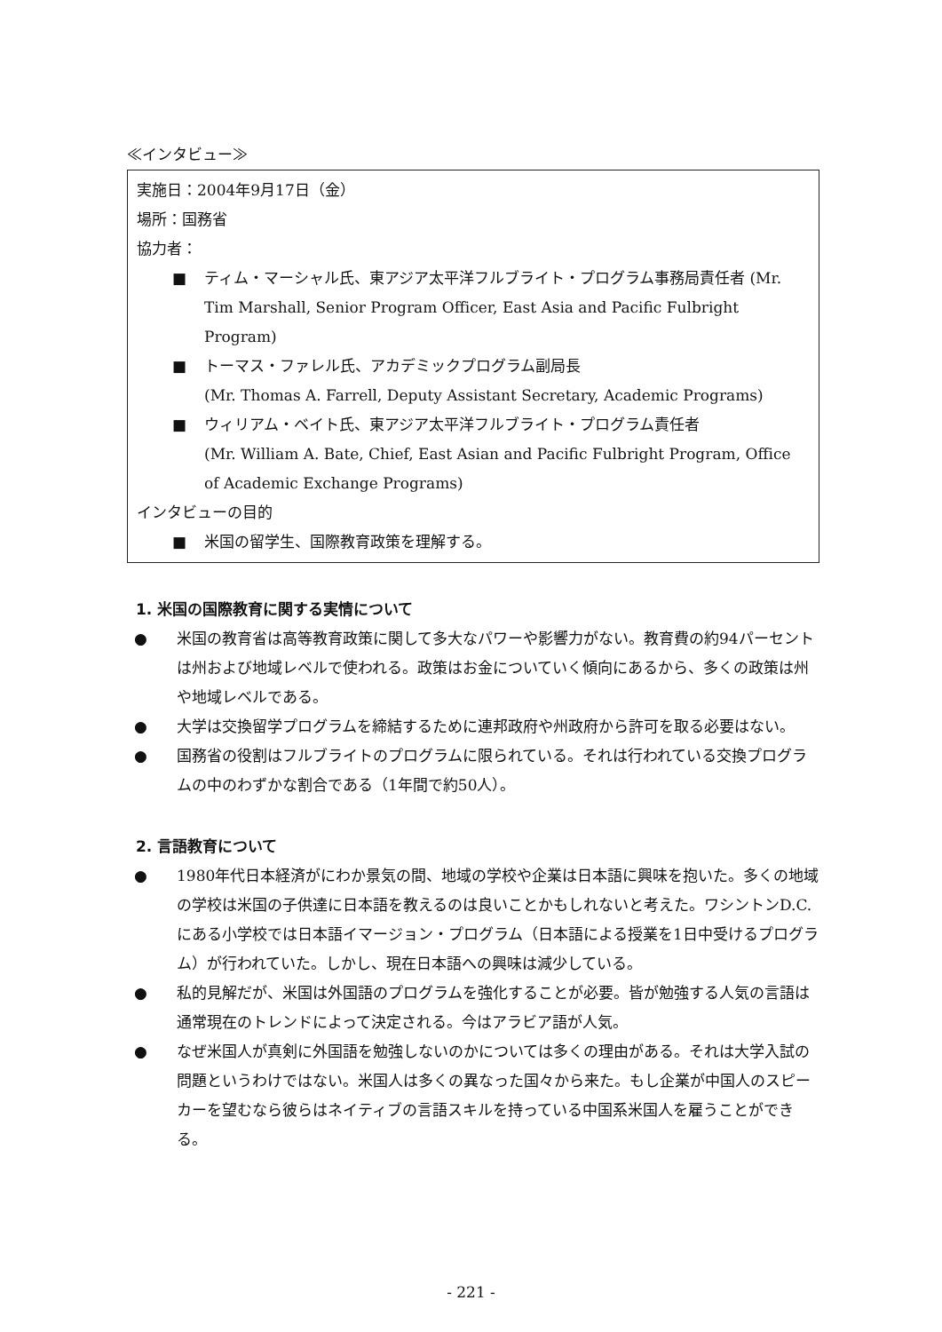≪インタビュー≫
実施日：2004年9月17日（金）
場所：国務省
協力者：
■ ティム・マーシャル氏、東アジア太平洋フルブライト・プログラム事務局責任者 (Mr. Tim Marshall, Senior Program Officer, East Asia and Pacific Fulbright Program)
■ トーマス・ファレル氏、アカデミックプログラム副局長
(Mr. Thomas A. Farrell, Deputy Assistant Secretary, Academic Programs)
■ ウィリアム・ベイト氏、東アジア太平洋フルブライト・プログラム責任者
(Mr. William A. Bate, Chief, East Asian and Pacific Fulbright Program, Office of Academic Exchange Programs)
インタビューの目的
■ 米国の留学生、国際教育政策を理解する。
1. 米国の国際教育に関する実情について
● 米国の教育省は高等教育政策に関して多大なパワーや影響力がない。教育費の約94パーセントは州および地域レベルで使われる。政策はお金についていく傾向にあるから、多くの政策は州や地域レベルである。
● 大学は交換留学プログラムを締結するために連邦政府や州政府から許可を取る必要はない。
● 国務省の役割はフルブライトのプログラムに限られている。それは行われている交換プログラムの中のわずかな割合である（1年間で約50人）。
2. 言語教育について
● 1980年代日本経済がにわか景気の間、地域の学校や企業は日本語に興味を抱いた。多くの地域の学校は米国の子供達に日本語を教えるのは良いことかもしれないと考えた。ワシントンD.C.にある小学校では日本語イマージョン・プログラム（日本語による授業を1日中受けるプログラム）が行われていた。しかし、現在日本語への興味は減少している。
● 私的見解だが、米国は外国語のプログラムを強化することが必要。皆が勉強する人気の言語は通常現在のトレンドによって決定される。今はアラビア語が人気。
● なぜ米国人が真剣に外国語を勉強しないのかについては多くの理由がある。それは大学入試の問題というわけではない。米国人は多くの異なった国々から来た。もし企業が中国人のスピーカーを望むなら彼らはネイティブの言語スキルを持っている中国系米国人を雇うことができる。
- 221 -